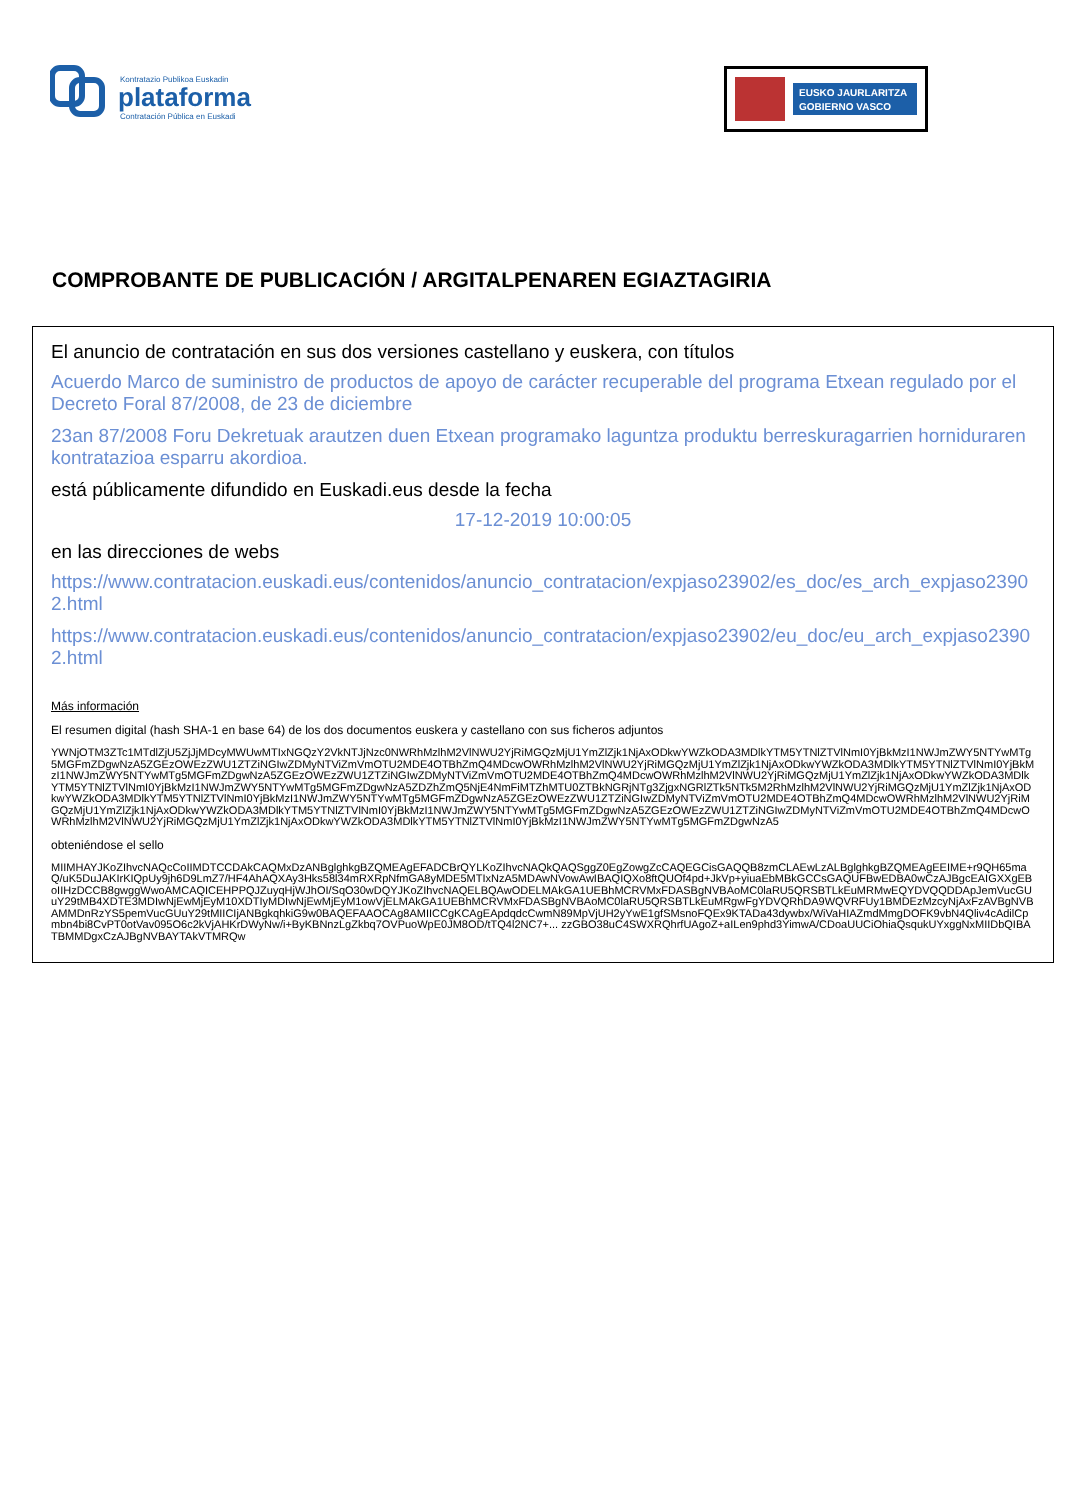Kontratazio Publikoa Euskadin
plataforma
Contratación Pública en Euskadi
EUSKO JAURLARITZA
GOBIERNO VASCO
COMPROBANTE DE PUBLICACIÓN / ARGITALPENAREN EGIAZTAGIRIA
El anuncio de contratación en sus dos versiones castellano y euskera, con títulos
Acuerdo Marco de suministro de productos de apoyo de carácter recuperable del programa Etxean regulado por el Decreto Foral 87/2008, de 23 de diciembre
23an 87/2008 Foru Dekretuak arautzen duen Etxean programako laguntza produktu berreskuragarrien horniduraren kontratazioa esparru akordioa.
está públicamente difundido en Euskadi.eus desde la fecha
17-12-2019 10:00:05
en las direcciones de webs
https://www.contratacion.euskadi.eus/contenidos/anuncio_contratacion/expjaso23902/es_doc/es_arch_expjaso23902.html
https://www.contratacion.euskadi.eus/contenidos/anuncio_contratacion/expjaso23902/eu_doc/eu_arch_expjaso23902.html
Más información
El resumen digital (hash SHA-1 en base 64) de los dos documentos euskera y castellano con sus ficheros adjuntos
YWNjOTM3ZTc1MTdlZjU5ZjJjMDcyMWUwMTIxNGQzY2VkNTJjNzc0NWRhMzlhM2VlNWU2YjRiMGQzMjU1YmZlZjk1NjAxODkwYWZkODA3MDlkYTM5YTNlZTVlNmI0YjBkMzI1NWJmZWY5NTYwMTg5MGFmZDgwNzA5ZGEzOWEzZWU1ZTZiNGIwZDMyNTViZmVmOTU2MDE4OTBhZmQ4MDcwOWRhMzlhM2VlNWU2YjRiMGQzMjU1YmZlZjk1NjAxODkwYWZkODA3MDlkYTM5YTNlZTVlNmI0YjBkMzI1NWJmZWY5NTYwMTg5MGFmZDgwNzA5ZGEzOWEzZWU1ZTZiNGIwZDMyNTViZmVmOTU2MDE4OTBhZmQ4MDcwOWRhMzlhM2VlNWU2YjRiMGQzMjU1YmZlZjk1NjAxODkwYWZkODA3MDlkYTM5YTNlZTVlNmI0YjBkMzI1NWJmZWY5NTYwMTg5MGFmZDgwNzA5ZDZhZmQ5NjE4NmFiMTZhMTU0ZTBkNGRjNTg3ZjgxNGRlZTk5NTk5M2RhMzlhM2VlNWU2YjRiMGQzMjU1YmZlZjk1NjAxODkwYWZkODA3MDlkYTM5YTNlZTVlNmI0YjBkMzI1NWJmZWY5NTYwMTg5MGFmZDgwNzA5ZGEzOWEzZWU1ZTZiNGIwZDMyNTViZmVmOTU2MDE4OTBhZmQ4MDcwOWRhMzlhM2VlNWU2YjRiMGQzMjU1YmZlZjk1NjAxODkwYWZkODA3MDlkYTM5YTNlZTVlNmI0YjBkMzI1NWJmZWY5NTYwMTg5MGFmZDgwNzA5ZGEzOWEzZWU1ZTZiNGIwZDMyNTViZmVmOTU2MDE4OTBhZmQ4MDcwOWRhMzlhM2VlNWU2YjRiMGQzMjU1YmZlZjk1NjAxODkwYWZkODA3MDlkYTM5YTNlZTVlNmI0YjBkMzI1NWJmZWY5NTYwMTg5MGFmZDgwNzA5
obteniéndose el sello
MIIMHAYJKoZIhvcNAQcCoIIMDTCCDAkCAQMxDzANBglghkgBZQMEAgEFADCBrQYLKoZIhvcNAQkQAQSggZ0EgZowgZcCAQEGCisGAQQB8zmCLAEwLzALBglghkgBZQMEAgEEIME+r9QH65maQ/uK5DuJAKIrKIQpUy9jh6D9LmZ7/HF4AhAQXAy3Hks58l34mRXRpNfmGA8yMDE5MTIxNzA5MDAwNVowAwIBAQIQXo8ftQUOf4pd+JkVp+yiuaEbMBkGCCsGAQUFBwEDBA0wCzAJBgcEAIGXXgEBoIIHzDCCB8gwggWwoAMCAQICEHPPQJZuyqHjWJhOI/SqO30wDQYJKoZIhvcNAQELBQAwODELMAkGA1UEBhMCRVMxFDASBgNVBAoMC0laRU5QRSBTLkEuMRMwEQYDVQQDDApJemVucGUuY29tMB4XDTE3MDIwNjEwMjEyM10XDTIyMDIwNjEwMjEyM1owVjELMAkGA1UEBhMCRVMxFDASBgNVBAoMC0laRU5QRSBTLkEuMRgwFgYDVQRhDA9WQVRFUy1BMDEzMzcyNjAxFzAVBgNVBAMMDnRzYS5pemVucGUuY29tMIICIjANBgkqhkiG9w0BAQEFAAOCAg8AMIICCgKCAgEApdqdcCwmN89MpVjUH2yYwE1gfSMsnoFQEx9KTADa43dywbx/WiVaHIAZmdMmgDOFK9vbN4Qliv4cAdilCpmbn4bi8CvPT0otVav095O6c2kVjAHKrDWyNw/i+ByKBNnzLgZkbq7OVPuoWpE0JM8OD/tTQ4l2NC7+... zzGBO38uC4SWXRQhrfUAgoZ+aILen9phd3YimwA/CDoaUUCiOhiaQsqukUYxggNxMIIDbQIBATBMMDgxCzAJBgNVBAYTAkVTMRQw